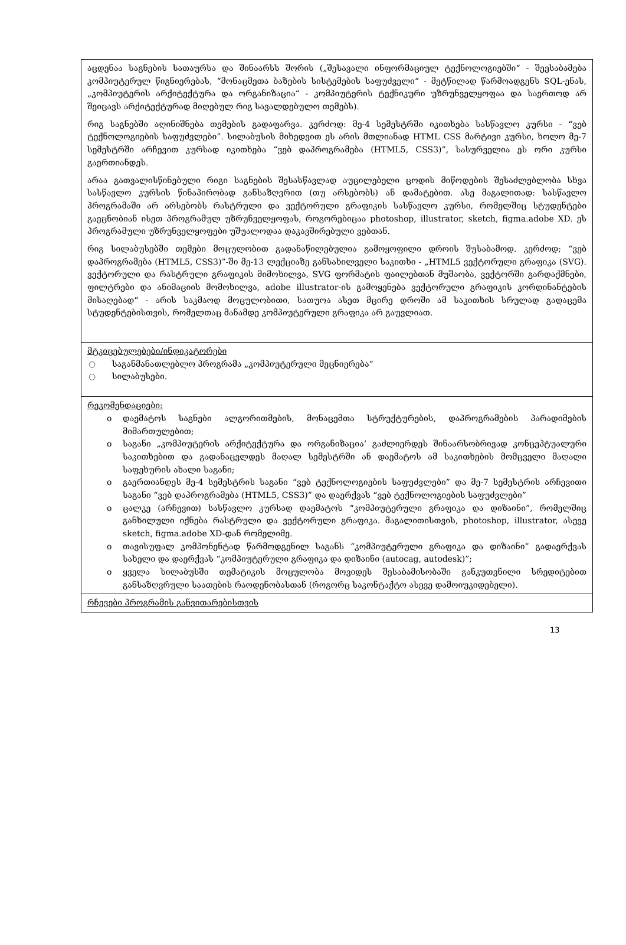| აცდენაა საგნების სათაურსა და შინაარსს შორის („შესავალი ინფორმაციულ ტექნოლოგიებში“ - შეესაბამება კომპიუტერულ წიგნიერებას, “მონაცმეთა ბაზების სისტემების საფუძველი“ - მეტწილად წარმოადგენს SQL-ენას, „კომპიუტერის არქიტექტურა და ორგანიზაცია“ - კომპიუტერის ტექნიკური უზრუნველყოფაა და საერთოდ არ შეიცავს არქიტექტურად მიღებულ რიგ სავალდებულო თემებს). რიგ საგნებში აღინიშნება თემების გადაფარვა. კერძოდ: მე-4 სემესტრში იკითხება სასწავლო კურსი - “ვებ ტექნოლოგიების საფუძვლები”. სილაბუსის მიხედვით ეს არის მთლიანად HTML CSS მარტივი კურსი, ხოლო მე-7 სემესტრში არჩევით კურსად იკითხება “ვებ დაპროგრამება (HTML5, CSS3)”, სასურველია ეს ორი კურსი გაერთიანდეს. არაა გათვალისწინებული რიგი საგნების შესასწავლად აუცილებელი ცოდის მიწოდების შესაძლებლობა სხვა სასწავლო კურსის წინაპირობად განსაზღვრით (თუ არსებობს) ან დამატებით. ასე მაგალითად: სასწავლო პროგრამაში არ არსებობს რასტრული და ვექტორული გრაფიკის სასწავლო კურსი, რომელშიც სტუდენტები გაეცნობიან ისეთ პროგრამულ უზრუნველყოფას, როგორებიცაა photoshop, illustrator, sketch, figma.adobe XD. ეს პროგრამული უზრუნველყოფები უშუალოდაა დაკავშირებული ვებთან. რიგ სილაბუსებში თემები მოცულობით გადანაწილებულია გამოყოფილი დროის შუსაბამოდ. კერძოდ; “ვებ დაპროგრამება (HTML5, CSS3)”-ში მე-13 ლექციაზე განსახილველი საკითხი - „HTML5 ვექტორული გრაფიკა (SVG). ვექტორული და რასტრული გრაფიკის მიმოხილვა, SVG ფორმატის ფაილებთან მუშაობა, ვექტორში გარდაქმნები, ფილტრები და ანიმაციის მომოხილვა, adobe illustrator-ის გამოყენება ვექტორული გრაფიკის კორდინანტების მისაღებად“ - არის საკმაოდ მოცულობითი, სათუოა ასეთ მცირე დროში ამ საკითხის სრულად გადაცემა სტუდენტებისთვის, რომელთაც მანამდე კომპიუტერული გრაფიკა არ გაუვლიათ. |
| მტკიცებულებები/ინდიკატორები ○ საგანმანათლებლო პროგრამა „კომპიუტერული მეცნიერება“ ○ სილაბუსები. |
| რეკომენდაციები: o დაემატოს საგნები ალგორითმების, მონაცემთა სტრუქტურების, დაპროგრამების პარადიმების მიმართულებით; o საგანი „კომპიუტერის არქიტექტურა და ორგანიზაცია’ გაძლიერდეს შინაარსობრივად კონცეპტუალური საკითხებით და გადანაცვლდეს მაღალ სემესტრში ან დაემატოს ამ საკითხების მომცველი მაღალი საფეხურის ახალი საგანი; o გაერთიანდეს მე-4 სემესტრის საგანი “ვებ ტექნოლოგიების საფუძვლები” და მე-7 სემესტრის არჩევითი საგანი “ვებ დაპროგრამება (HTML5, CSS3)” და დაერქვას “ვებ ტექნოლოგიების საფუძვლები” o ცალკე (არჩევით) სასწავლო კურსად დაემატოს “კომპიუტერული გრაფიკა და დიზაინი”, რომელშიც განხილული იქნება რასტრული და ვექტორული გრაფიკა. მაგალითისთვის, photoshop, illustrator, ასევე sketch, figma.adobe XD-დან რომელიმე. o თავისუფალ კომპონენტად წარმოდგენილ საგანს “კომპიუტერული გრაფიკა და დიზაინი” გადაერქვას სახელი და დაერქვას “კომპიუტერული გრაფიკა და დიზაინი (autocag, autodesk)”; o ყველა სილაბუსში თემატიკის მოცულობა მოვიდეს შესაბამისობაში განკუთვნილი სრედიტებით განსაზღვრული საათების რაოდენობასთან (როგორც საკონტაქტო ასევე დამოიუკიდებელი). |
| რჩევები პროგრამის განვითარებისთვის |
13